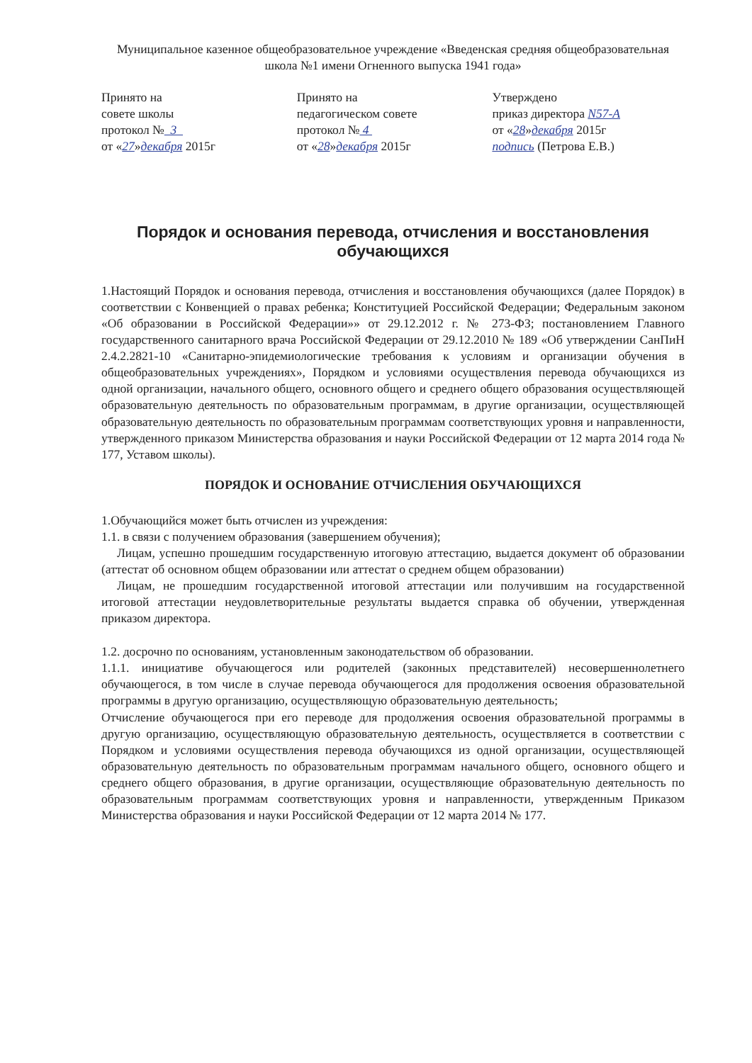Муниципальное казенное общеобразовательное учреждение «Введенская средняя общеобразовательная школа №1 имени Огненного выпуска 1941 года»
Принято на
совете школы
протокол № 3
от «27»декабря 2015г
Принято на
педагогическом совете
протокол № 4
от «28»декабря 2015г
Утверждено
приказ директора N57-А
от «28»декабря 2015г
подпись (Петрова Е.В.)
Порядок и основания перевода, отчисления и восстановления обучающихся
1.Настоящий Порядок и основания перевода, отчисления и восстановления обучающихся (далее Порядок) в соответствии с Конвенцией о правах ребенка; Конституцией Российской Федерации; Федеральным законом «Об образовании в Российской Федерации»» от 29.12.2012 г. № 273-ФЗ; постановлением Главного государственного санитарного врача Российской Федерации от 29.12.2010 № 189 «Об утверждении СанПиН 2.4.2.2821-10 «Санитарно-эпидемиологические требования к условиям и организации обучения в общеобразовательных учреждениях», Порядком и условиями осуществления перевода обучающихся из одной организации, начального общего, основного общего и среднего общего образования осуществляющей образовательную деятельность по образовательным программам, в другие организации, осуществляющей образовательную деятельность по образовательным программам соответствующих уровня и направленности, утвержденного приказом Министерства образования и науки Российской Федерации от 12 марта 2014 года № 177, Уставом школы).
ПОРЯДОК И ОСНОВАНИЕ ОТЧИСЛЕНИЯ ОБУЧАЮЩИХСЯ
1.Обучающийся может быть отчислен из учреждения:
1.1. в связи с получением образования (завершением обучения);
Лицам, успешно прошедшим государственную итоговую аттестацию, выдается документ об образовании (аттестат об основном общем образовании или аттестат о среднем общем образовании)
Лицам, не прошедшим государственной итоговой аттестации или получившим на государственной итоговой аттестации неудовлетворительные результаты выдается справка об обучении, утвержденная приказом директора.
1.2. досрочно по основаниям, установленным законодательством об образовании.
1.1.1. инициативе обучающегося или родителей (законных представителей) несовершеннолетнего обучающегося, в том числе в случае перевода обучающегося для продолжения освоения образовательной программы в другую организацию, осуществляющую образовательную деятельность;
Отчисление обучающегося при его переводе для продолжения освоения образовательной программы в другую организацию, осуществляющую образовательную деятельность, осуществляется в соответствии с Порядком и условиями осуществления перевода обучающихся из одной организации, осуществляющей образовательную деятельность по образовательным программам начального общего, основного общего и среднего общего образования, в другие организации, осуществляющие образовательную деятельность по образовательным программам соответствующих уровня и направленности, утвержденным Приказом Министерства образования и науки Российской Федерации от 12 марта 2014 № 177.